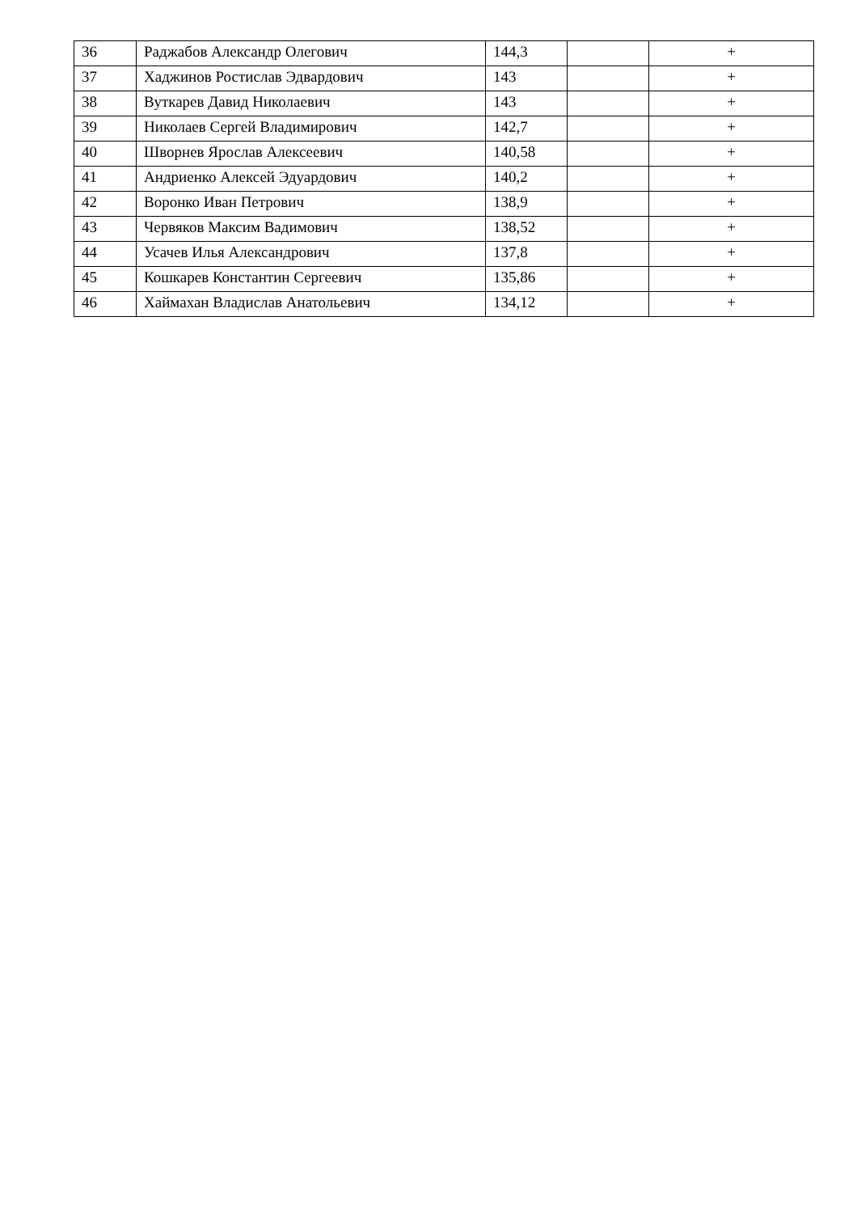| 36 | Раджабов Александр Олегович | 144,3 | | + |
| 37 | Хаджинов Ростислав Эдвардович | 143 | | + |
| 38 | Вуткарев Давид Николаевич | 143 | | + |
| 39 | Николаев Сергей Владимирович | 142,7 | | + |
| 40 | Шворнев Ярослав Алексеевич | 140,58 | | + |
| 41 | Андриенко Алексей Эдуардович | 140,2 | | + |
| 42 | Воронко Иван Петрович | 138,9 | | + |
| 43 | Червяков Максим Вадимович | 138,52 | | + |
| 44 | Усачев Илья Александрович | 137,8 | | + |
| 45 | Кошкарев Константин Сергеевич | 135,86 | | + |
| 46 | Хаймахан Владислав Анатольевич | 134,12 | | + |